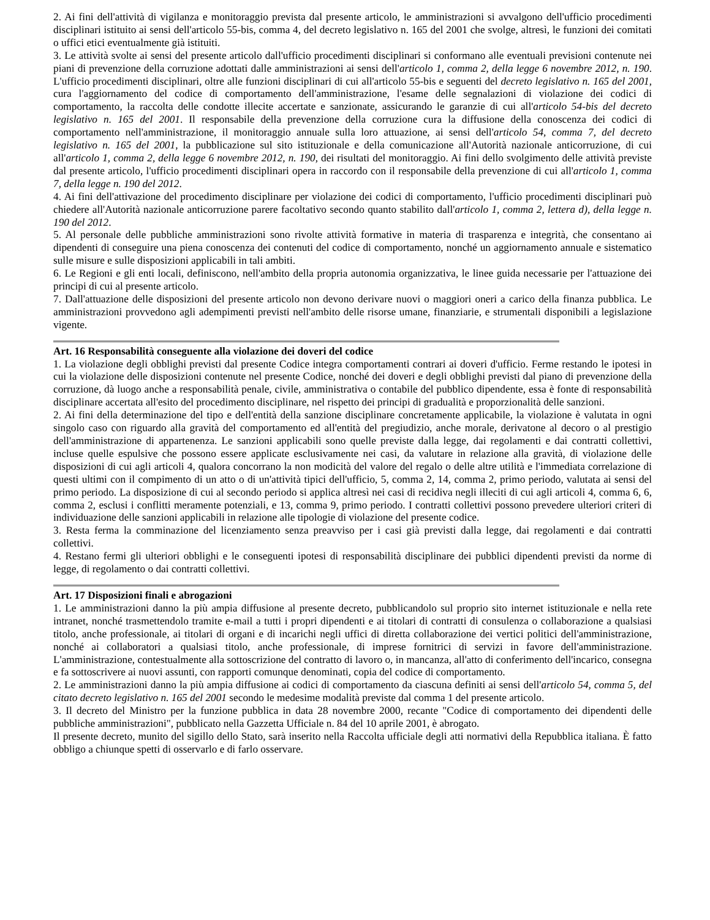2. Ai fini dell'attività di vigilanza e monitoraggio prevista dal presente articolo, le amministrazioni si avvalgono dell'ufficio procedimenti disciplinari istituito ai sensi dell'articolo 55-bis, comma 4, del decreto legislativo n. 165 del 2001 che svolge, altresì, le funzioni dei comitati o uffici etici eventualmente già istituiti.
3. Le attività svolte ai sensi del presente articolo dall'ufficio procedimenti disciplinari si conformano alle eventuali previsioni contenute nei piani di prevenzione della corruzione adottati dalle amministrazioni ai sensi dell'articolo 1, comma 2, della legge 6 novembre 2012, n. 190. L'ufficio procedimenti disciplinari, oltre alle funzioni disciplinari di cui all'articolo 55-bis e seguenti del decreto legislativo n. 165 del 2001, cura l'aggiornamento del codice di comportamento dell'amministrazione, l'esame delle segnalazioni di violazione dei codici di comportamento, la raccolta delle condotte illecite accertate e sanzionate, assicurando le garanzie di cui all'articolo 54-bis del decreto legislativo n. 165 del 2001. Il responsabile della prevenzione della corruzione cura la diffusione della conoscenza dei codici di comportamento nell'amministrazione, il monitoraggio annuale sulla loro attuazione, ai sensi dell'articolo 54, comma 7, del decreto legislativo n. 165 del 2001, la pubblicazione sul sito istituzionale e della comunicazione all'Autorità nazionale anticorruzione, di cui all'articolo 1, comma 2, della legge 6 novembre 2012, n. 190, dei risultati del monitoraggio. Ai fini dello svolgimento delle attività previste dal presente articolo, l'ufficio procedimenti disciplinari opera in raccordo con il responsabile della prevenzione di cui all'articolo 1, comma 7, della legge n. 190 del 2012.
4. Ai fini dell'attivazione del procedimento disciplinare per violazione dei codici di comportamento, l'ufficio procedimenti disciplinari può chiedere all'Autorità nazionale anticorruzione parere facoltativo secondo quanto stabilito dall'articolo 1, comma 2, lettera d), della legge n. 190 del 2012.
5. Al personale delle pubbliche amministrazioni sono rivolte attività formative in materia di trasparenza e integrità, che consentano ai dipendenti di conseguire una piena conoscenza dei contenuti del codice di comportamento, nonché un aggiornamento annuale e sistematico sulle misure e sulle disposizioni applicabili in tali ambiti.
6. Le Regioni e gli enti locali, definiscono, nell'ambito della propria autonomia organizzativa, le linee guida necessarie per l'attuazione dei principi di cui al presente articolo.
7. Dall'attuazione delle disposizioni del presente articolo non devono derivare nuovi o maggiori oneri a carico della finanza pubblica. Le amministrazioni provvedono agli adempimenti previsti nell'ambito delle risorse umane, finanziarie, e strumentali disponibili a legislazione vigente.
Art. 16 Responsabilità conseguente alla violazione dei doveri del codice
1. La violazione degli obblighi previsti dal presente Codice integra comportamenti contrari ai doveri d'ufficio. Ferme restando le ipotesi in cui la violazione delle disposizioni contenute nel presente Codice, nonché dei doveri e degli obblighi previsti dal piano di prevenzione della corruzione, dà luogo anche a responsabilità penale, civile, amministrativa o contabile del pubblico dipendente, essa è fonte di responsabilità disciplinare accertata all'esito del procedimento disciplinare, nel rispetto dei principi di gradualità e proporzionalità delle sanzioni.
2. Ai fini della determinazione del tipo e dell'entità della sanzione disciplinare concretamente applicabile, la violazione è valutata in ogni singolo caso con riguardo alla gravità del comportamento ed all'entità del pregiudizio, anche morale, derivatone al decoro o al prestigio dell'amministrazione di appartenenza. Le sanzioni applicabili sono quelle previste dalla legge, dai regolamenti e dai contratti collettivi, incluse quelle espulsive che possono essere applicate esclusivamente nei casi, da valutare in relazione alla gravità, di violazione delle disposizioni di cui agli articoli 4, qualora concorrano la non modicità del valore del regalo o delle altre utilità e l'immediata correlazione di questi ultimi con il compimento di un atto o di un'attività tipici dell'ufficio, 5, comma 2, 14, comma 2, primo periodo, valutata ai sensi del primo periodo. La disposizione di cui al secondo periodo si applica altresì nei casi di recidiva negli illeciti di cui agli articoli 4, comma 6, 6, comma 2, esclusi i conflitti meramente potenziali, e 13, comma 9, primo periodo. I contratti collettivi possono prevedere ulteriori criteri di individuazione delle sanzioni applicabili in relazione alle tipologie di violazione del presente codice.
3. Resta ferma la comminazione del licenziamento senza preavviso per i casi già previsti dalla legge, dai regolamenti e dai contratti collettivi.
4. Restano fermi gli ulteriori obblighi e le conseguenti ipotesi di responsabilità disciplinare dei pubblici dipendenti previsti da norme di legge, di regolamento o dai contratti collettivi.
Art. 17 Disposizioni finali e abrogazioni
1. Le amministrazioni danno la più ampia diffusione al presente decreto, pubblicandolo sul proprio sito internet istituzionale e nella rete intranet, nonché trasmettendolo tramite e-mail a tutti i propri dipendenti e ai titolari di contratti di consulenza o collaborazione a qualsiasi titolo, anche professionale, ai titolari di organi e di incarichi negli uffici di diretta collaborazione dei vertici politici dell'amministrazione, nonché ai collaboratori a qualsiasi titolo, anche professionale, di imprese fornitrici di servizi in favore dell'amministrazione. L'amministrazione, contestualmente alla sottoscrizione del contratto di lavoro o, in mancanza, all'atto di conferimento dell'incarico, consegna e fa sottoscrivere ai nuovi assunti, con rapporti comunque denominati, copia del codice di comportamento.
2. Le amministrazioni danno la più ampia diffusione ai codici di comportamento da ciascuna definiti ai sensi dell'articolo 54, comma 5, del citato decreto legislativo n. 165 del 2001 secondo le medesime modalità previste dal comma 1 del presente articolo.
3. Il decreto del Ministro per la funzione pubblica in data 28 novembre 2000, recante "Codice di comportamento dei dipendenti delle pubbliche amministrazioni", pubblicato nella Gazzetta Ufficiale n. 84 del 10 aprile 2001, è abrogato.
Il presente decreto, munito del sigillo dello Stato, sarà inserito nella Raccolta ufficiale degli atti normativi della Repubblica italiana. È fatto obbligo a chiunque spetti di osservarlo e di farlo osservare.